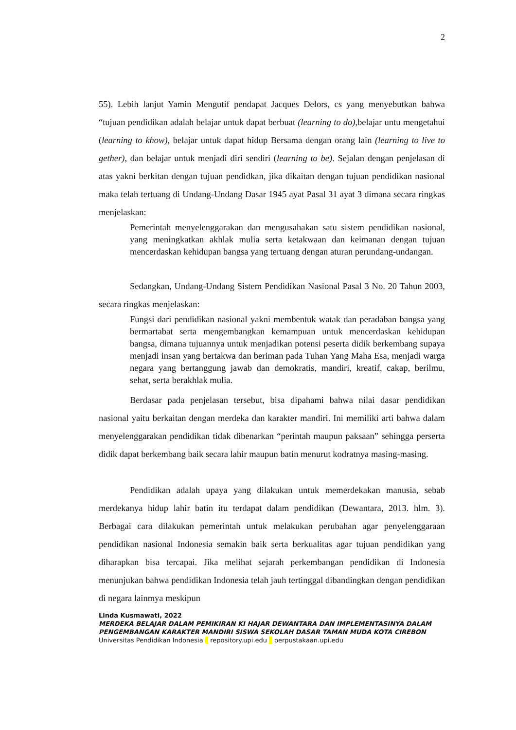2
55). Lebih lanjut Yamin Mengutif pendapat Jacques Delors, cs yang menyebutkan bahwa “tujuan pendidikan adalah belajar untuk dapat berbuat (learning to do),belajar untu mengetahui (learning to khow), belajar untuk dapat hidup Bersama dengan orang lain (learning to live to gether), dan belajar untuk menjadi diri sendiri (learning to be). Sejalan dengan penjelasan di atas yakni berkitan dengan tujuan pendidkan, jika dikaitan dengan tujuan pendidikan nasional maka telah tertuang di Undang-Undang Dasar 1945 ayat Pasal 31 ayat 3 dimana secara ringkas menjelaskan:
Pemerintah menyelenggarakan dan mengusahakan satu sistem pendidikan nasional, yang meningkatkan akhlak mulia serta ketakwaan dan keimanan dengan tujuan mencerdaskan kehidupan bangsa yang tertuang dengan aturan perundang-undangan.
Sedangkan, Undang-Undang Sistem Pendidikan Nasional Pasal 3 No. 20 Tahun 2003, secara ringkas menjelaskan:
Fungsi dari pendidikan nasional yakni membentuk watak dan peradaban bangsa yang bermartabat serta mengembangkan kemampuan untuk mencerdaskan kehidupan bangsa, dimana tujuannya untuk menjadikan potensi peserta didik berkembang supaya menjadi insan yang bertakwa dan beriman pada Tuhan Yang Maha Esa, menjadi warga negara yang bertanggung jawab dan demokratis, mandiri, kreatif, cakap, berilmu, sehat, serta berakhlak mulia.
Berdasar pada penjelasan tersebut, bisa dipahami bahwa nilai dasar pendidikan nasional yaitu berkaitan dengan merdeka dan karakter mandiri. Ini memiliki arti bahwa dalam menyelenggarakan pendidikan tidak dibenarkan “perintah maupun paksaan” sehingga perserta didik dapat berkembang baik secara lahir maupun batin menurut kodratnya masing-masing.
Pendidikan adalah upaya yang dilakukan untuk memerdekakan manusia, sebab merdekanya hidup lahir batin itu terdapat dalam pendidikan (Dewantara, 2013. hlm. 3). Berbagai cara dilakukan pemerintah untuk melakukan perubahan agar penyelenggaraan pendidikan nasional Indonesia semakin baik serta berkualitas agar tujuan pendidikan yang diharapkan bisa tercapai. Jika melihat sejarah perkembangan pendidikan di Indonesia menunjukan bahwa pendidikan Indonesia telah jauh tertinggal dibandingkan dengan pendidikan di negara lainmya meskipun
Linda Kusmawati, 2022
MERDEKA BELAJAR DALAM PEMIKIRAN KI HAJAR DEWANTARA DAN IMPLEMENTASINYA DALAM PENGEMBANGAN KARAKTER MANDIRI SISWA SEKOLAH DASAR TAMAN MUDA KOTA CIREBON
Universitas Pendidikan Indonesia | repository.upi.edu | perpustakaan.upi.edu